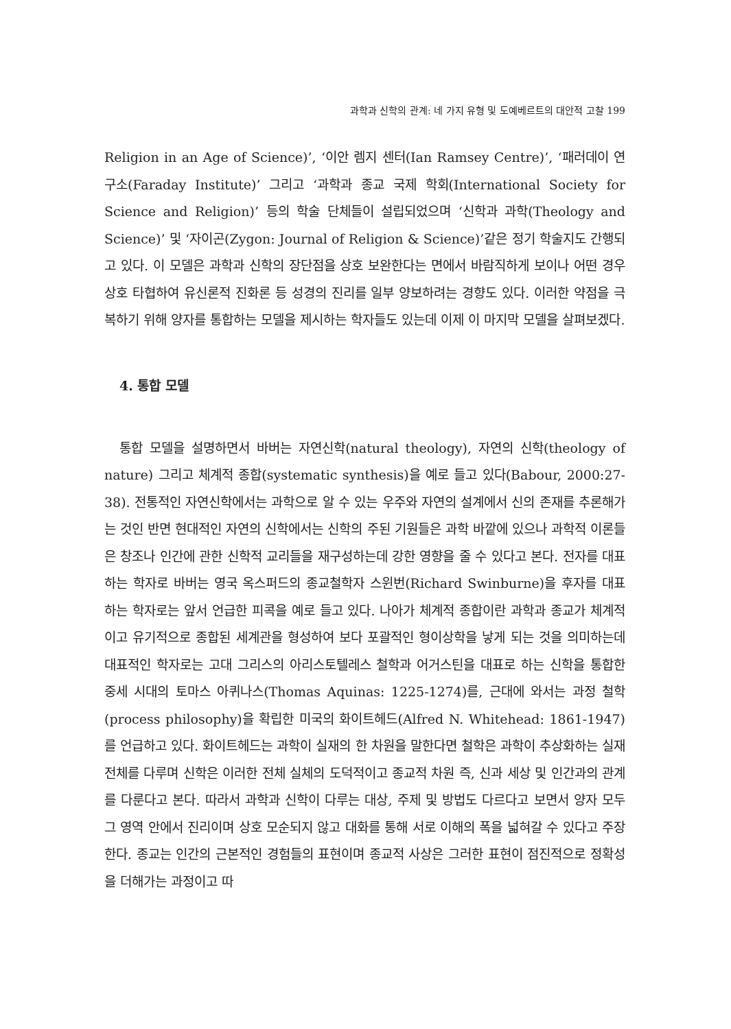과학과 신학의 관계: 네 가지 유형 및 도예베르트의 대안적 고찰 199
Religion in an Age of Science)’, ‘이안 렘지 센터(Ian Ramsey Centre)’, ‘패러데이 연구소(Faraday Institute)’ 그리고 ‘과학과 종교 국제 학회(International Society for Science and Religion)’ 등의 학술 단체들이 설립되었으며 ‘신학과 과학(Theology and Science)’ 및 ‘자이곤(Zygon: Journal of Religion & Science)’같은 정기 학술지도 간행되고 있다. 이 모델은 과학과 신학의 장단점을 상호 보완한다는 면에서 바람직하게 보이나 어떤 경우 상호 타협하여 유신론적 진화론 등 성경의 진리를 일부 양보하려는 경향도 있다. 이러한 약점을 극복하기 위해 양자를 통합하는 모델을 제시하는 학자들도 있는데 이제 이 마지막 모델을 살펴보겠다.
4. 통합 모델
통합 모델을 설명하면서 바버는 자연신학(natural theology), 자연의 신학(theology of nature) 그리고 체계적 종합(systematic synthesis)을 예로 들고 있다(Babour, 2000:27-38). 전통적인 자연신학에서는 과학으로 알 수 있는 우주와 자연의 설계에서 신의 존재를 추론해가는 것인 반면 현대적인 자연의 신학에서는 신학의 주된 기원들은 과학 바깥에 있으나 과학적 이론들은 창조나 인간에 관한 신학적 교리들을 재구성하는데 강한 영향을 줄 수 있다고 본다. 전자를 대표하는 학자로 바버는 영국 옥스퍼드의 종교철학자 스윈번(Richard Swinburne)을 후자를 대표하는 학자로는 앞서 언급한 피콕을 예로 들고 있다. 나아가 체계적 종합이란 과학과 종교가 체계적이고 유기적으로 종합된 세계관을 형성하여 보다 포괄적인 형이상학을 낳게 되는 것을 의미하는데 대표적인 학자로는 고대 그리스의 아리스토텔레스 철학과 어거스틴을 대표로 하는 신학을 통합한 중세 시대의 토마스 아퀴나스(Thomas Aquinas: 1225-1274)를, 근대에 와서는 과정 철학(process philosophy)을 확립한 미국의 화이트헤드(Alfred N. Whitehead: 1861-1947)를 언급하고 있다. 화이트헤드는 과학이 실재의 한 차원을 말한다면 철학은 과학이 추상화하는 실재 전체를 다루며 신학은 이러한 전체 실체의 도덕적이고 종교적 차원 즉, 신과 세상 및 인간과의 관계를 다룬다고 본다. 따라서 과학과 신학이 다루는 대상, 주제 및 방법도 다르다고 보면서 양자 모두 그 영역 안에서 진리이며 상호 모순되지 않고 대화를 통해 서로 이해의 폭을 넓혀갈 수 있다고 주장한다. 종교는 인간의 근본적인 경험들의 표현이며 종교적 사상은 그러한 표현이 점진적으로 정확성을 더해가는 과정이고 따